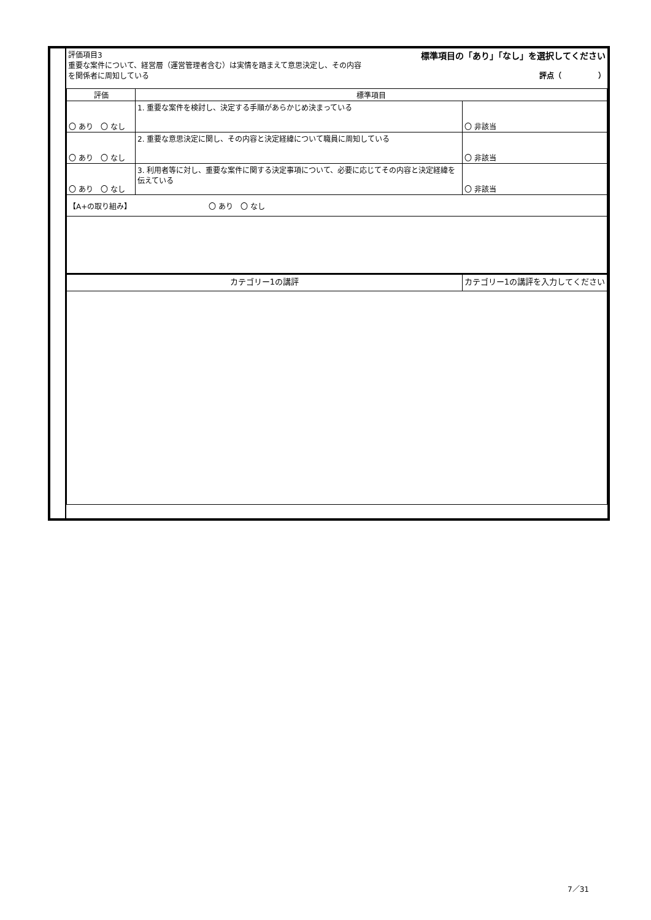| 評価項目3 重要な案件について、経営層（運営管理者含む）は実情を踏まえて意思決定し、その内容を関係者に周知している | 標準項目の「あり」「なし」を選択してください 評点（ ） |
| 評価 | 標準項目 | |
| --- | --- | --- |
| 〇 あり 〇 なし | 1. 重要な案件を検討し、決定する手順があらかじめ決まっている | 〇 非該当 |
| 〇 あり 〇 なし | 2. 重要な意思決定に関し、その内容と決定経緯について職員に周知している | 〇 非該当 |
| 〇 あり 〇 なし | 3. 利用者等に対し、重要な案件に関する決定事項について、必要に応じてその内容と決定経緯を伝えている | 〇 非該当 |
| 【A+の取り組み】 〇 あり 〇 なし | | |
| カテゴリー1の講評 | | カテゴリー1の講評を入力してください |
7／31